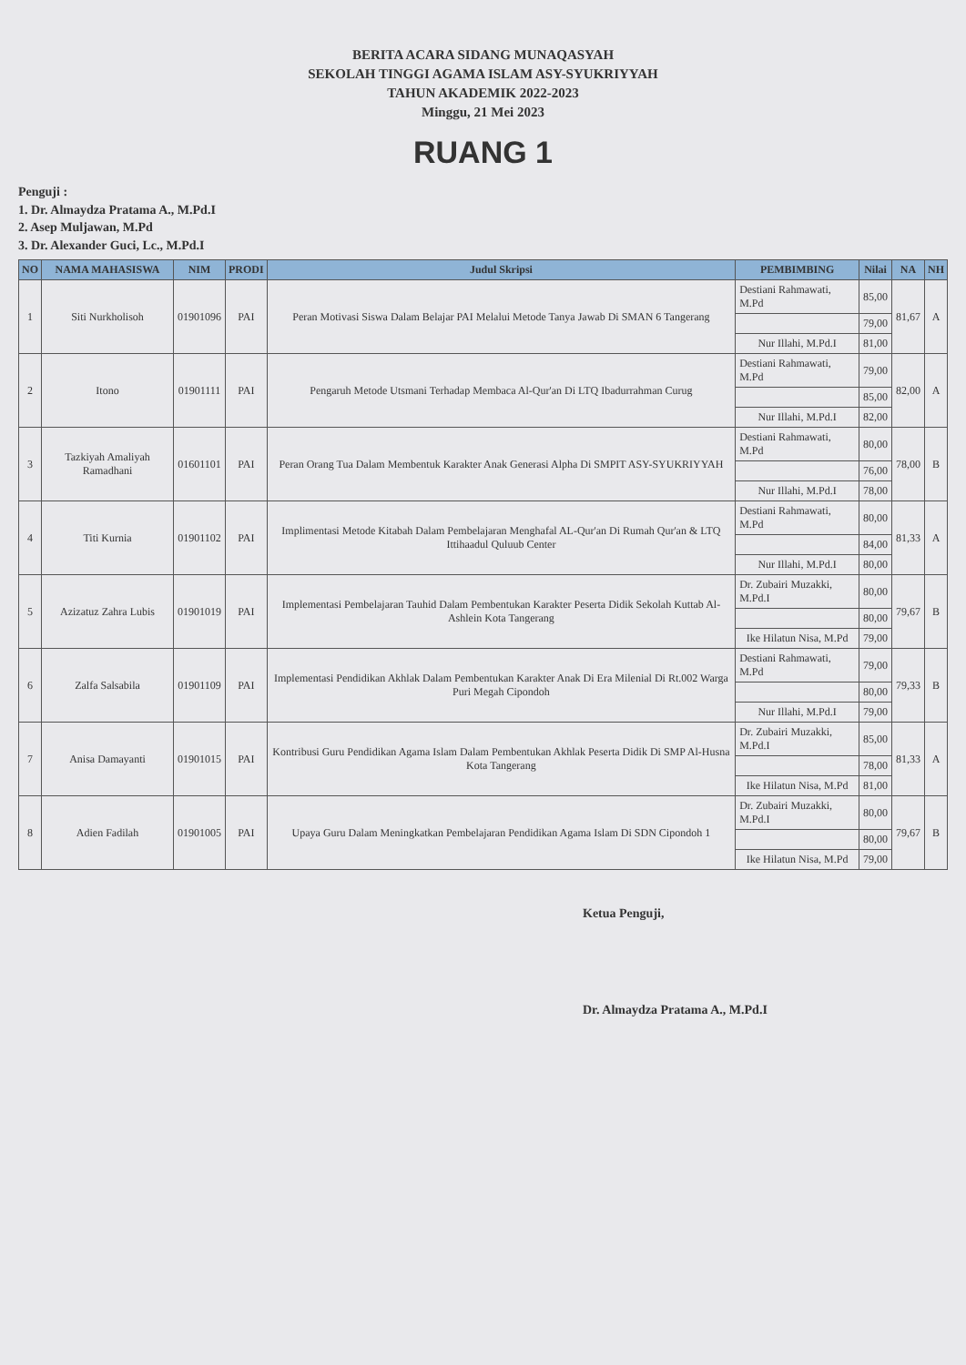BERITA ACARA SIDANG MUNAQASYAH
SEKOLAH TINGGI AGAMA ISLAM ASY-SYUKRIYYAH
TAHUN AKADEMIK 2022-2023
Minggu, 21 Mei 2023
RUANG 1
Penguji :
1. Dr. Almaydza Pratama A., M.Pd.I
2. Asep Muljawan, M.Pd
3. Dr. Alexander Guci, Lc., M.Pd.I
| NO | NAMA MAHASISWA | NIM | PRODI | Judul Skripsi | PEMBIMBING | Nilai | NA | NH |
| --- | --- | --- | --- | --- | --- | --- | --- | --- |
| 1 | Siti Nurkholisoh | 01901096 | PAI | Peran Motivasi Siswa Dalam Belajar PAI Melalui Metode Tanya Jawab Di SMAN 6 Tangerang | Destiani Rahmawati, M.Pd | 85,00 | 81,67 | A |
| | | | | | | 79,00 | | |
| | | | | | Nur Illahi, M.Pd.I | 81,00 | | |
| 2 | Itono | 01901111 | PAI | Pengaruh Metode Utsmani Terhadap Membaca Al-Qur'an Di LTQ Ibadurrahman Curug | Destiani Rahmawati, M.Pd | 79,00 | 82,00 | A |
| | | | | | | 85,00 | | |
| | | | | | Nur Illahi, M.Pd.I | 82,00 | | |
| 3 | Tazkiyah Amaliyah Ramadhani | 01601101 | PAI | Peran Orang Tua Dalam Membentuk Karakter Anak Generasi Alpha Di SMPIT ASY-SYUKRIYYAH | Destiani Rahmawati, M.Pd | 80,00 | 78,00 | B |
| | | | | | | 76,00 | | |
| | | | | | Nur Illahi, M.Pd.I | 78,00 | | |
| 4 | Titi Kurnia | 01901102 | PAI | Implimentasi Metode Kitabah Dalam Pembelajaran Menghafal AL-Qur'an Di Rumah Qur'an & LTQ Ittihaadul Quluub Center | Destiani Rahmawati, M.Pd | 80,00 | 81,33 | A |
| | | | | | | 84,00 | | |
| | | | | | Nur Illahi, M.Pd.I | 80,00 | | |
| 5 | Azizatuz Zahra Lubis | 01901019 | PAI | Implementasi Pembelajaran Tauhid Dalam Pembentukan Karakter Peserta Didik Sekolah Kuttab Al-Ashlein Kota Tangerang | Dr. Zubairi Muzakki, M.Pd.I | 80,00 | 79,67 | B |
| | | | | | | 80,00 | | |
| | | | | | Ike Hilatun Nisa, M.Pd | 79,00 | | |
| 6 | Zalfa Salsabila | 01901109 | PAI | Implementasi Pendidikan Akhlak Dalam Pembentukan Karakter Anak Di Era Milenial Di Rt.002 Warga Puri Megah Cipondoh | Destiani Rahmawati, M.Pd | 79,00 | 79,33 | B |
| | | | | | | 80,00 | | |
| | | | | | Nur Illahi, M.Pd.I | 79,00 | | |
| 7 | Anisa Damayanti | 01901015 | PAI | Kontribusi Guru Pendidikan Agama Islam Dalam Pembentukan Akhlak Peserta Didik Di SMP Al-Husna Kota Tangerang | Dr. Zubairi Muzakki, M.Pd.I | 85,00 | 81,33 | A |
| | | | | | | 78,00 | | |
| | | | | | Ike Hilatun Nisa, M.Pd | 81,00 | | |
| 8 | Adien Fadilah | 01901005 | PAI | Upaya Guru Dalam Meningkatkan Pembelajaran Pendidikan Agama Islam Di SDN Cipondoh 1 | Dr. Zubairi Muzakki, M.Pd.I | 80,00 | 79,67 | B |
| | | | | | | 80,00 | | |
| | | | | | Ike Hilatun Nisa, M.Pd | 79,00 | | |
Ketua Penguji,
Dr. Almaydza Pratama A., M.Pd.I